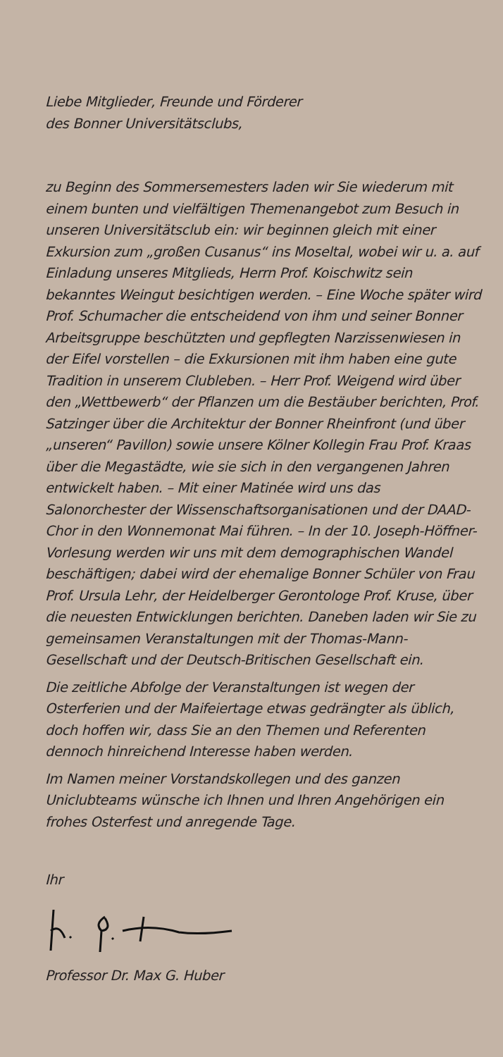Liebe Mitglieder, Freunde und Förderer
des Bonner Universitätsclubs,
zu Beginn des Sommersemesters laden wir Sie wiederum mit einem bunten und vielfältigen Themenangebot zum Besuch in unseren Universitätsclub ein: wir beginnen gleich mit einer Exkursion zum „großen Cusanus“ ins Moseltal, wobei wir u. a. auf Einladung unseres Mitglieds, Herrn Prof. Koischwitz sein bekanntes Weingut besichtigen werden. – Eine Woche später wird Prof. Schumacher die entscheidend von ihm und seiner Bonner Arbeitsgruppe beschützten und gepflegten Narzissenwiesen in der Eifel vorstellen – die Exkursionen mit ihm haben eine gute Tradition in unserem Clubleben. – Herr Prof. Weigend wird über den „Wettbewerb“ der Pflanzen um die Bestäuber berichten, Prof. Satzinger über die Architektur der Bonner Rheinfront (und über „unseren“ Pavillon) sowie unsere Kölner Kollegin Frau Prof. Kraas über die Megastädte, wie sie sich in den vergangenen Jahren entwickelt haben. – Mit einer Matinée wird uns das Salonorchester der Wissenschaftsorganisationen und der DAAD-Chor in den Wonnemonat Mai führen. – In der 10. Joseph-Höffner-Vorlesung werden wir uns mit dem demographischen Wandel beschäftigen; dabei wird der ehemalige Bonner Schüler von Frau Prof. Ursula Lehr, der Heidelberger Gerontologe Prof. Kruse, über die neuesten Entwicklungen berichten. Daneben laden wir Sie zu gemeinsamen Veranstaltungen mit der Thomas-Mann-Gesellschaft und der Deutsch-Britischen Gesellschaft ein.
Die zeitliche Abfolge der Veranstaltungen ist wegen der Osterferien und der Maifeiertage etwas gedrängter als üblich, doch hoffen wir, dass Sie an den Themen und Referenten dennoch hinreichend Interesse haben werden.
Im Namen meiner Vorstandskollegen und des ganzen Uniclubteams wünsche ich Ihnen und Ihren Angehörigen ein frohes Osterfest und anregende Tage.
Ihr
Professor Dr. Max G. Huber